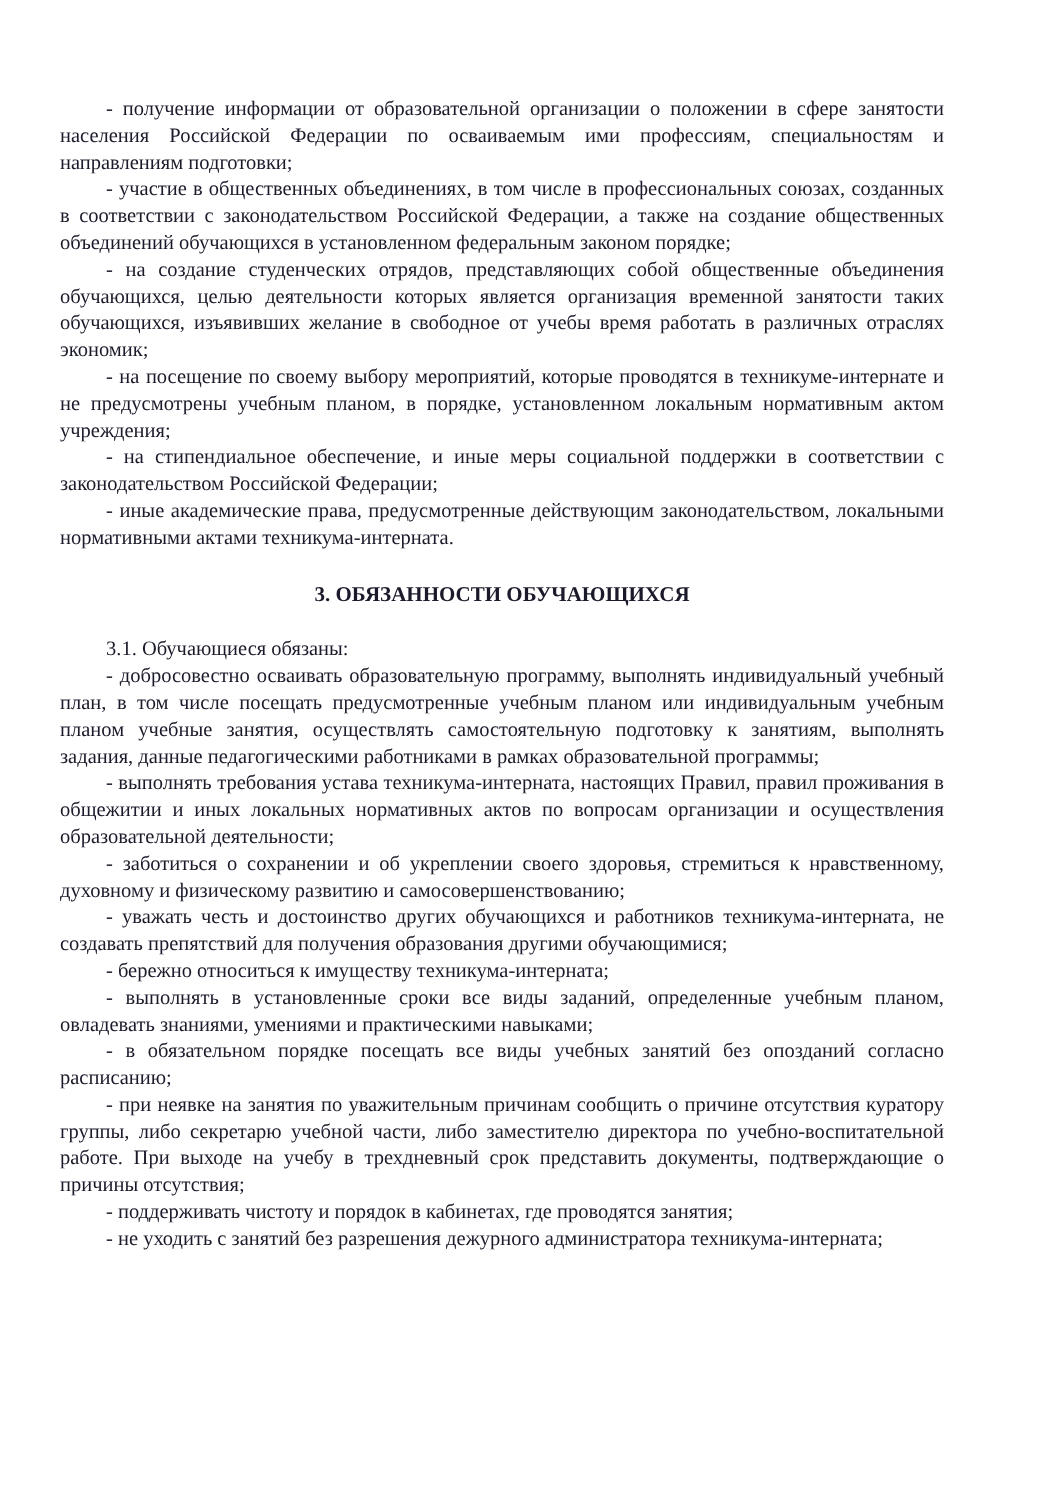- получение информации от образовательной организации о положении в сфере занятости населения Российской Федерации по осваиваемым ими профессиям, специальностям и направлениям подготовки;
- участие в общественных объединениях, в том числе в профессиональных союзах, созданных в соответствии с законодательством Российской Федерации, а также на создание общественных объединений обучающихся в установленном федеральным законом порядке;
- на создание студенческих отрядов, представляющих собой общественные объединения обучающихся, целью деятельности которых является организация временной занятости таких обучающихся, изъявивших желание в свободное от учебы время работать в различных отраслях экономик;
- на посещение по своему выбору мероприятий, которые проводятся в техникуме-интернате и не предусмотрены учебным планом, в порядке, установленном локальным нормативным актом учреждения;
- на стипендиальное обеспечение, и иные меры социальной поддержки в соответствии с законодательством Российской Федерации;
- иные академические права, предусмотренные действующим законодательством, локальными нормативными актами техникума-интерната.
3. ОБЯЗАННОСТИ ОБУЧАЮЩИХСЯ
3.1. Обучающиеся обязаны:
- добросовестно осваивать образовательную программу, выполнять индивидуальный учебный план, в том числе посещать предусмотренные учебным планом или индивидуальным учебным планом учебные занятия, осуществлять самостоятельную подготовку к занятиям, выполнять задания, данные педагогическими работниками в рамках образовательной программы;
- выполнять требования устава техникума-интерната, настоящих Правил, правил проживания в общежитии и иных локальных нормативных актов по вопросам организации и осуществления образовательной деятельности;
- заботиться о сохранении и об укреплении своего здоровья, стремиться к нравственному, духовному и физическому развитию и самосовершенствованию;
- уважать честь и достоинство других обучающихся и работников техникума-интерната, не создавать препятствий для получения образования другими обучающимися;
- бережно относиться к имуществу техникума-интерната;
- выполнять в установленные сроки все виды заданий, определенные учебным планом, овладевать знаниями, умениями и практическими навыками;
- в обязательном порядке посещать все виды учебных занятий без опозданий согласно расписанию;
- при неявке на занятия по уважительным причинам сообщить о причине отсутствия куратору группы, либо секретарю учебной части, либо заместителю директора по учебно-воспитательной работе. При выходе на учебу в трехдневный срок представить документы, подтверждающие о причины отсутствия;
- поддерживать чистоту и порядок в кабинетах, где проводятся занятия;
- не уходить с занятий без разрешения дежурного администратора техникума-интерната;